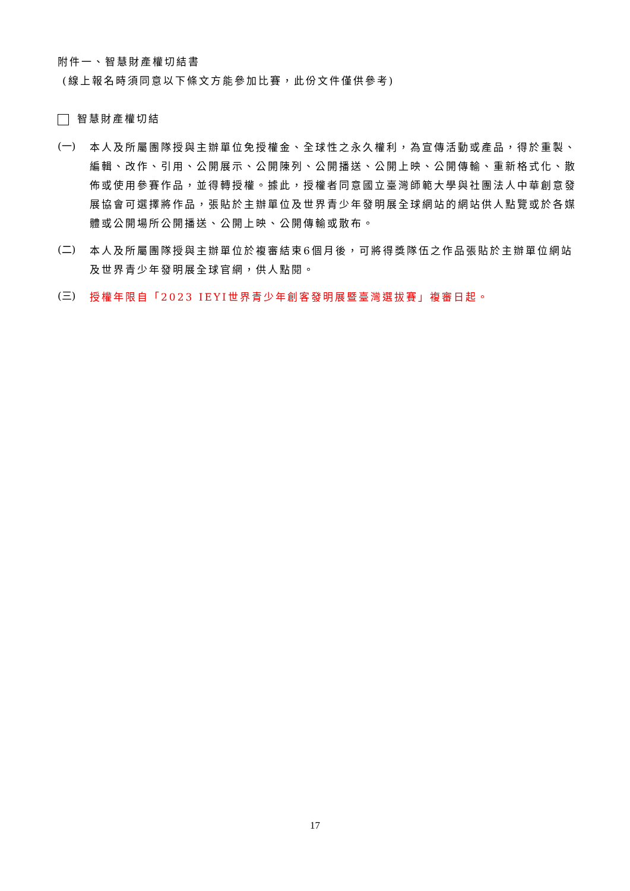附件一、智慧財產權切結書
(線上報名時須同意以下條文方能參加比賽，此份文件僅供參考)
智慧財產權切結
(一)
本人及所屬團隊授與主辦單位免授權金、全球性之永久權利，為宣傳活動或產品，得於重製、編輯、改作、引用、公開展示、公開陳列、公開播送、公開上映、公開傳輸、重新格式化、散佈或使用參賽作品，並得轉授權。據此，授權者同意國立臺灣師範大學與社團法人中華創意發展協會可選擇將作品，張貼於主辦單位及世界青少年發明展全球網站的網站供人點覽或於各媒體或公開場所公開播送、公開上映、公開傳輸或散布。
(二)
本人及所屬團隊授與主辦單位於複審結束6個月後，可將得獎隊伍之作品張貼於主辦單位網站及世界青少年發明展全球官網，供人點閱。
(三)
授權年限自「2023 IEYI世界青少年創客發明展暨臺灣選拔賽」複審日起。
17